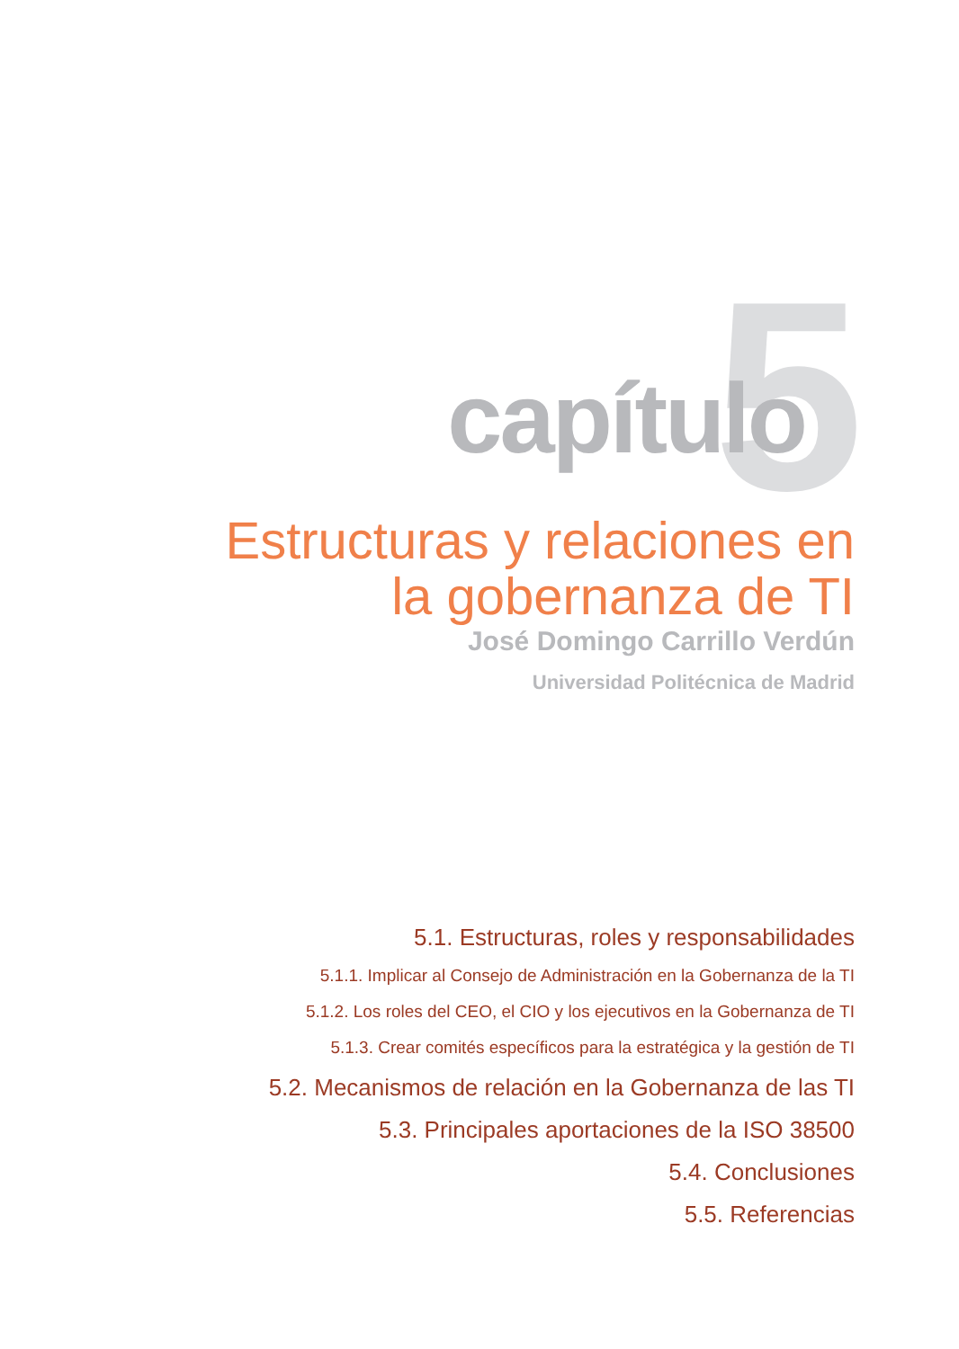5 capítulo
Estructuras y relaciones en la gobernanza de TI
José Domingo Carrillo Verdún
Universidad Politécnica de Madrid
5.1. Estructuras, roles y responsabilidades
5.1.1. Implicar al Consejo de Administración en la Gobernanza de la TI
5.1.2. Los roles del CEO, el CIO y los ejecutivos en la Gobernanza de TI
5.1.3. Crear comités específicos para la estratégica y la gestión de TI
5.2. Mecanismos de relación en la Gobernanza de las TI
5.3. Principales aportaciones de la ISO 38500
5.4. Conclusiones
5.5. Referencias